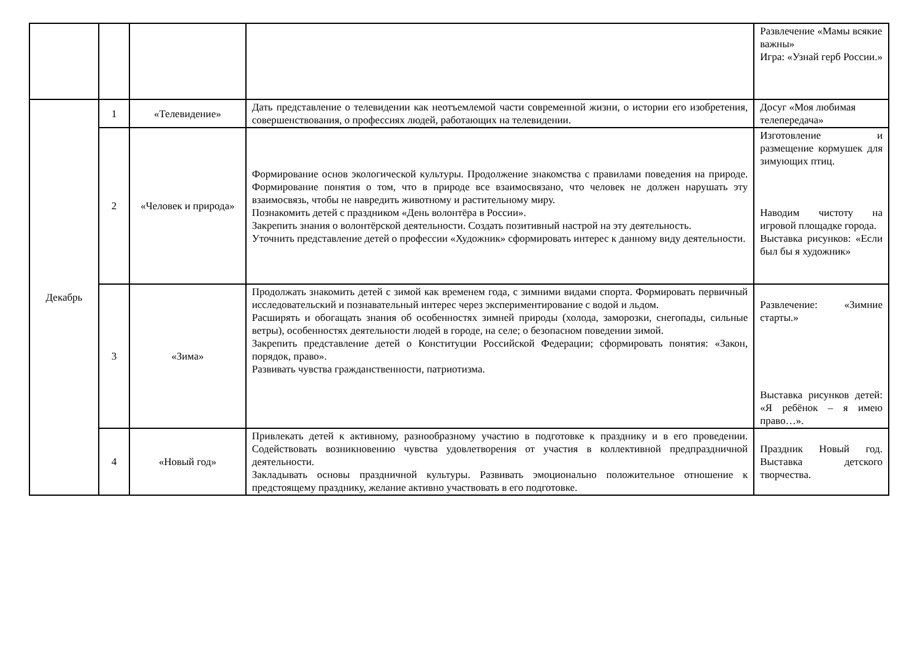| | | | | Развлечение «Мамы всякие важны» Игра: «Узнай герб России.» |
| Декабрь | 1 | «Телевидение» | Дать представление о телевидении как неотъемлемой части современной жизни, о истории его изобретения, совершенствования, о профессиях людей, работающих на телевидении. | Досуг «Моя любимая телепередача» |
| | 2 | «Человек и природа» | Формирование основ экологической культуры. Продолжение знакомства с правилами поведения на природе. Формирование понятия о том, что в природе все взаимосвязано, что человек не должен нарушать эту взаимосвязь, чтобы не навредить животному и растительному миру. Познакомить детей с праздником «День волонтёра в России». Закрепить знания о волонтёрской деятельности. Создать позитивный настрой на эту деятельность. Уточнить представление детей о профессии «Художник» сформировать интерес к данному виду деятельности. | Изготовление и размещение кормушек для зимующих птиц. Наводим чистоту на игровой площадке города. Выставка рисунков: «Если был бы я художник» |
| | 3 | «Зима» | Продолжать знакомить детей с зимой как временем года, с зимними видами спорта. Формировать первичный исследовательский и познавательный интерес через экспериментирование с водой и льдом. Расширять и обогащать знания об особенностях зимней природы (холода, заморозки, снегопады, сильные ветры), особенностях деятельности людей в городе, на селе; о безопасном поведении зимой. Закрепить представление детей о Конституции Российской Федерации; сформировать понятия: «Закон, порядок, право». Развивать чувства гражданственности, патриотизма. | Развлечение: «Зимние старты.» Выставка рисунков детей: «Я ребёнок – я имею право…». |
| | 4 | «Новый год» | Привлекать детей к активному, разнообразному участию в подготовке к празднику и в его проведении. Содействовать возникновению чувства удовлетворения от участия в коллективной предпраздничной деятельности. Закладывать основы праздничной культуры. Развивать эмоционально положительное отношение к предстоящему празднику, желание активно участвовать в его подготовке. | Праздник Новый год. Выставка детского творчества. |